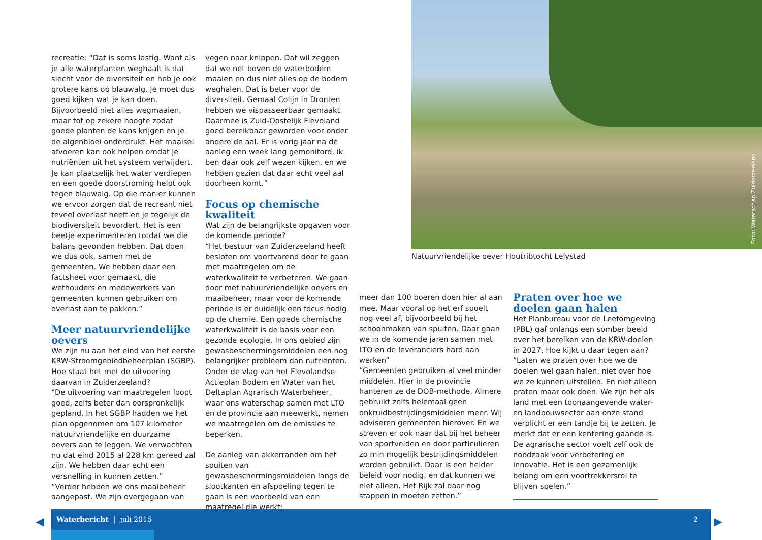Foto: Waterschap Zuiderzeeland
Natuurvriendelijke oever Houtribtocht Lelystad
recreatie: “Dat is soms lastig. Want als je alle waterplanten weghaalt is dat slecht voor de diversiteit en heb je ook grotere kans op blauwalg. Je moet dus goed kijken wat je kan doen. Bijvoorbeeld niet alles wegmaaien, maar tot op zekere hoogte zodat goede planten de kans krijgen en je de algenbloei onderdrukt. Het maaisel afvoeren kan ook helpen omdat je nutriënten uit het systeem verwijdert. Je kan plaatselijk het water verdiepen en een goede doorstroming helpt ook tegen blauwalg. Op die manier kunnen we ervoor zorgen dat de recreant niet teveel overlast heeft en je tegelijk de biodiversiteit bevordert. Het is een beetje experimenteren totdat we die balans gevonden hebben. Dat doen we dus ook, samen met de gemeenten. We hebben daar een factsheet voor gemaakt, die wethouders en medewerkers van gemeenten kunnen gebruiken om overlast aan te pakken.”
Meer natuurvriendelijke oevers
We zijn nu aan het eind van het eerste KRW-Stroomgebiedbeheerplan (SGBP). Hoe staat het met de uitvoering daarvan in Zuiderzeeland?
“De uitvoering van maatregelen loopt goed, zelfs beter dan oorspronkelijk gepland. In het SGBP hadden we het plan opgenomen om 107 kilometer natuurvriendelijke en duurzame oevers aan te leggen. We verwachten nu dat eind 2015 al 228 km gereed zal zijn. We hebben daar echt een versnelling in kunnen zetten.”
“Verder hebben we ons maaibeheer aangepast. We zijn overgegaan van
vegen naar knippen. Dat wil zeggen dat we net boven de waterbodem maaien en dus niet alles op de bodem weghalen. Dat is beter voor de diversiteit. Gemaal Colijn in Dronten hebben we vispasseerbaar gemaakt. Daarmee is Zuid-Oostelijk Flevoland goed bereikbaar geworden voor onder andere de aal. Er is vorig jaar na de aanleg een week lang gemonitord, ik ben daar ook zelf wezen kijken, en we hebben gezien dat daar echt veel aal doorheen komt.”
Focus op chemische kwaliteit
Wat zijn de belangrijkste opgaven voor de komende periode?
“Het bestuur van Zuiderzeeland heeft besloten om voortvarend door te gaan met maatregelen om de waterkwaliteit te verbeteren. We gaan door met natuurvriendelijke oevers en maaibeheer, maar voor de komende periode is er duidelijk een focus nodig op de chemie. Een goede chemische waterkwaliteit is de basis voor een gezonde ecologie. In ons gebied zijn gewasbeschermingsmiddelen een nog belangrijker probleem dan nutriënten. Onder de vlag van het Flevolandse Actieplan Bodem en Water van het Deltaplan Agrarisch Waterbeheer, waar ons waterschap samen met LTO en de provincie aan meewerkt, nemen we maatregelen om de emissies te beperken.
De aanleg van akkerranden om het spuiten van gewasbeschermingsmiddelen langs de slootkanten en afspoeling tegen te gaan is een voorbeeld van een maatregel die werkt;
meer dan 100 boeren doen hier al aan mee. Maar vooral op het erf spoelt nog veel af, bijvoorbeeld bij het schoonmaken van spuiten. Daar gaan we in de komende jaren samen met LTO en de leveranciers hard aan werken”
“Gemeenten gebruiken al veel minder middelen. Hier in de provincie hanteren ze de DOB-methode. Almere gebruikt zelfs helemaal geen onkruidbestrijdingsmiddelen meer. Wij adviseren gemeenten hierover. En we streven er ook naar dat bij het beheer van sportvelden en door particulieren zo min mogelijk bestrijdingsmiddelen worden gebruikt. Daar is een helder beleid voor nodig, en dat kunnen we niet alleen. Het Rijk zal daar nog stappen in moeten zetten.”
Praten over hoe we doelen gaan halen
Het Planbureau voor de Leefomgeving (PBL) gaf onlangs een somber beeld over het bereiken van de KRW-doelen in 2027. Hoe kijkt u daar tegen aan?
“Laten we praten over hoe we de doelen wel gaan halen, niet over hoe we ze kunnen uitstellen. En niet alleen praten maar ook doen. We zijn het als land met een toonaangevende water- en landbouwsector aan onze stand verplicht er een tandje bij te zetten. Je merkt dat er een kentering gaande is. De agrarische sector voelt zelf ook de noodzaak voor verbetering en innovatie. Het is een gezamenlijk belang om een voortrekkersrol te blijven spelen.”
◀
Waterbericht | juli 2015 2
▶